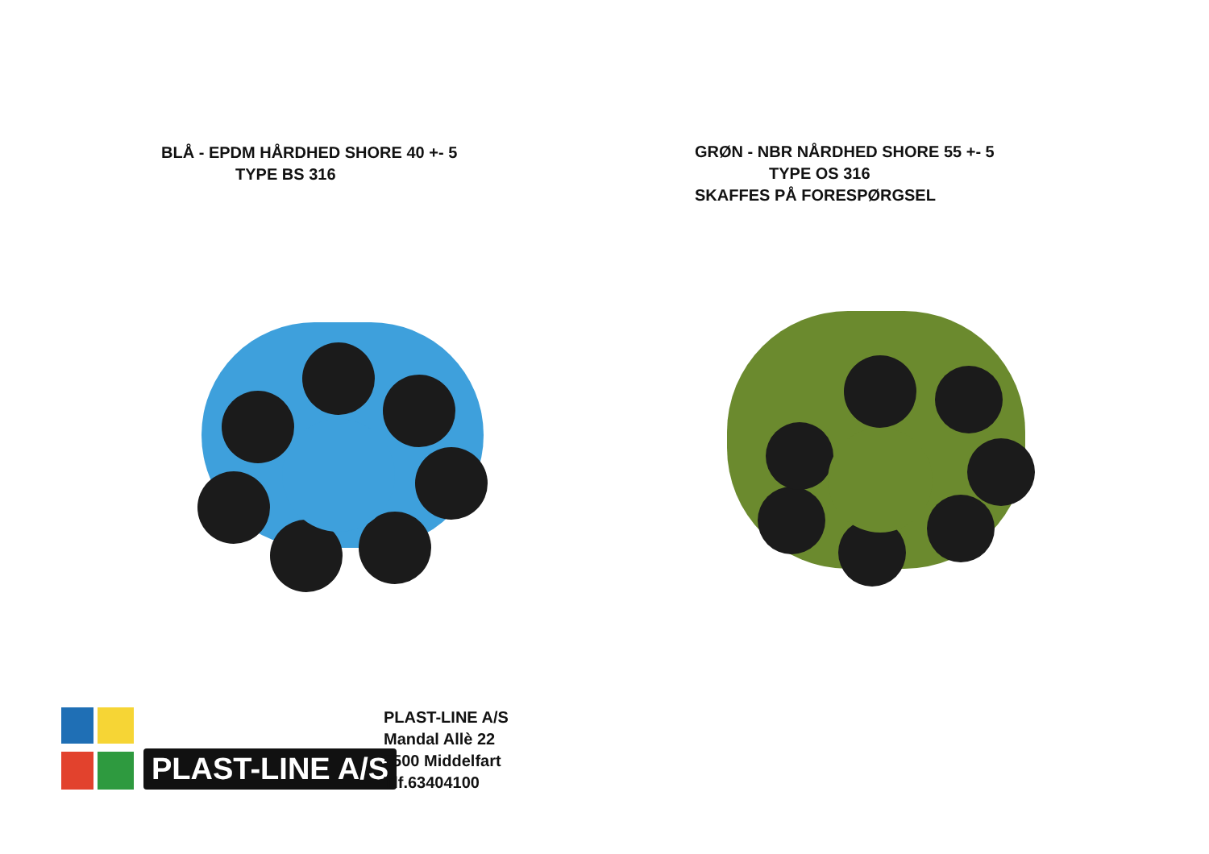BLÅ - EPDM HÅRDHED SHORE 40 +- 5
TYPE BS 316
GRØN - NBR NÅRDHED SHORE 55 +- 5
TYPE OS 316
SKAFFES PÅ FORESPØRGSEL
PLAST-LINE A/S
PLAST-LINE A/S
Mandal Allè 22
5500 Middelfart
Tlf.63404100